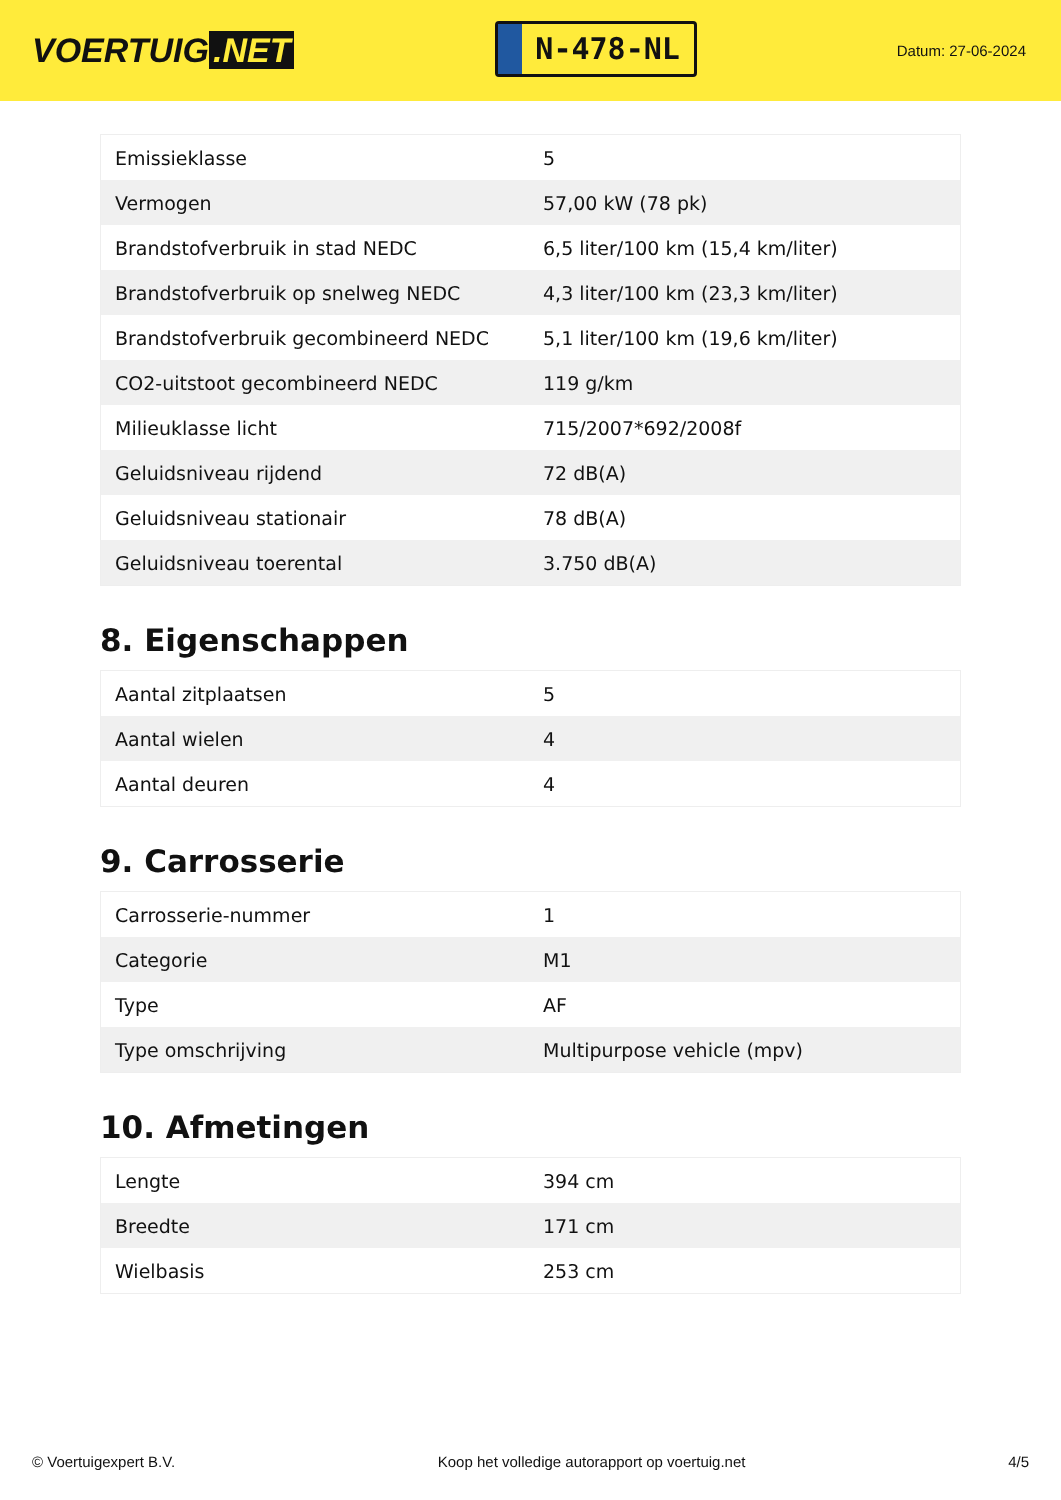VOERTUIG.NET
N-478-NL
Datum: 27-06-2024
| Emissieklasse | 5 |
| Vermogen | 57,00 kW (78 pk) |
| Brandstofverbruik in stad NEDC | 6,5 liter/100 km (15,4 km/liter) |
| Brandstofverbruik op snelweg NEDC | 4,3 liter/100 km (23,3 km/liter) |
| Brandstofverbruik gecombineerd NEDC | 5,1 liter/100 km (19,6 km/liter) |
| CO2-uitstoot gecombineerd NEDC | 119 g/km |
| Milieuklasse licht | 715/2007*692/2008f |
| Geluidsniveau rijdend | 72 dB(A) |
| Geluidsniveau stationair | 78 dB(A) |
| Geluidsniveau toerental | 3.750 dB(A) |
8. Eigenschappen
| Aantal zitplaatsen | 5 |
| Aantal wielen | 4 |
| Aantal deuren | 4 |
9. Carrosserie
| Carrosserie-nummer | 1 |
| Categorie | M1 |
| Type | AF |
| Type omschrijving | Multipurpose vehicle (mpv) |
10. Afmetingen
| Lengte | 394 cm |
| Breedte | 171 cm |
| Wielbasis | 253 cm |
© Voertuigexpert B.V. Koop het volledige autorapport op voertuig.net 4/5